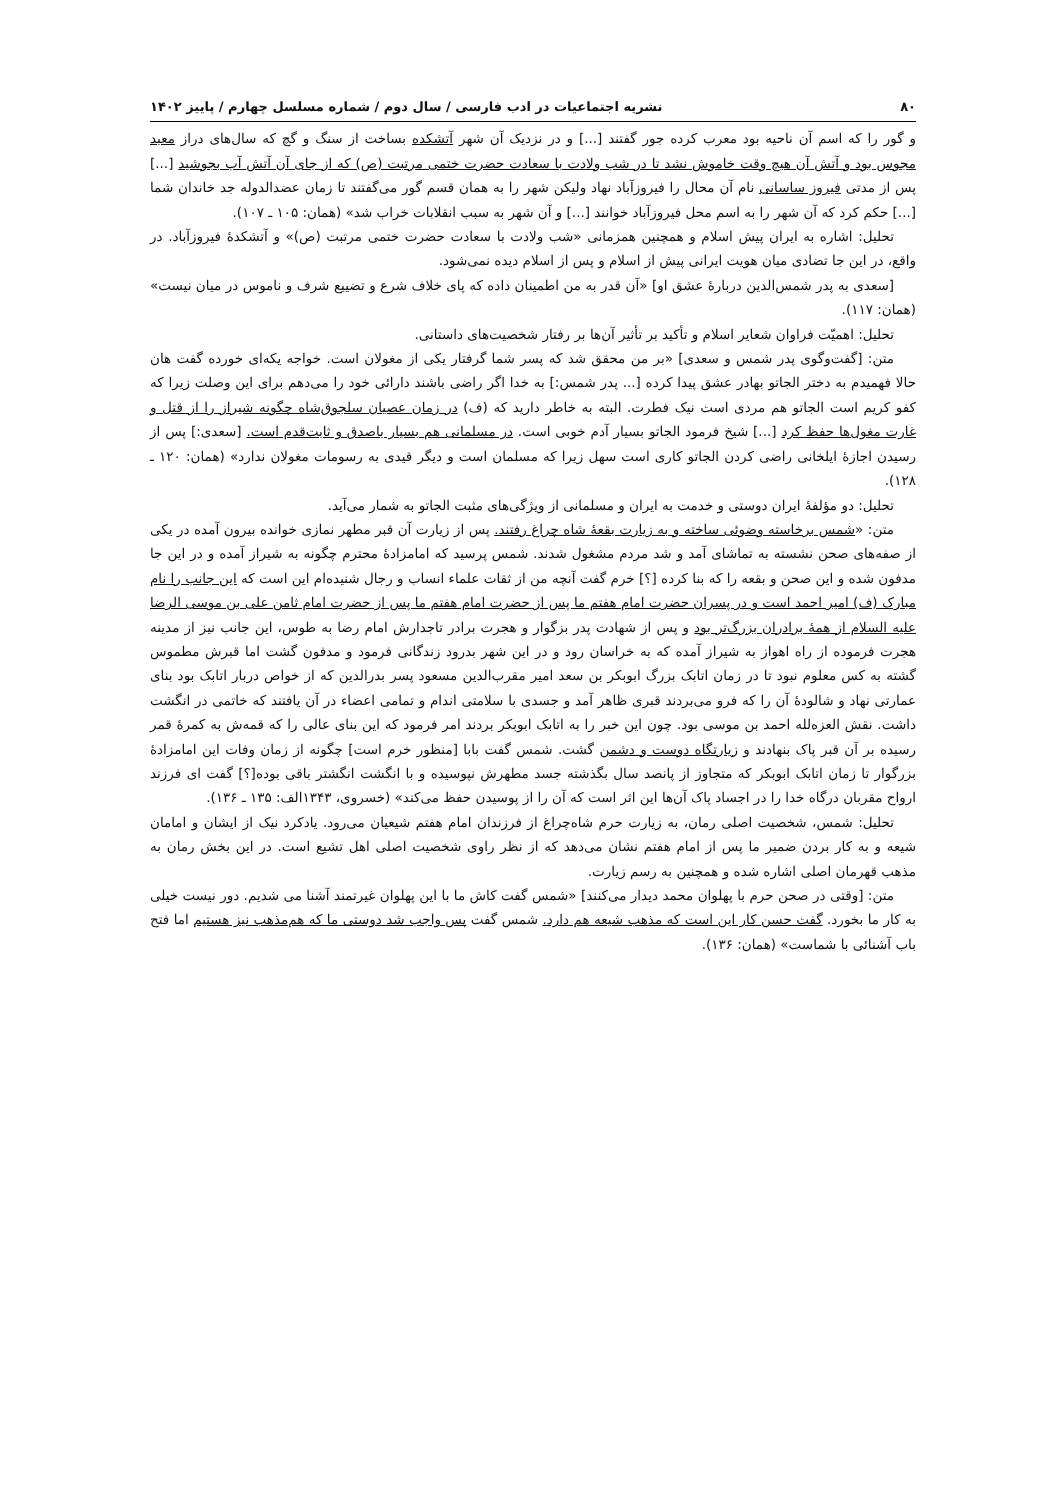۸۰ نشریه اجتماعیات در ادب فارسی / سال دوم / شماره مسلسل چهارم / پاییز ۱۴۰۲
و گور را که اسم آن ناحیه بود معرب کرده جور گفتند [...] و در نزدیک آن شهر آتشکده بساخت از سنگ و گچ که سال‌های دراز معبد مجوس بود و آتش آن هیچ وقت خاموش نشد تا در شب ولادت با سعادت حضرت ختمی مرتبت (ص) که از جای آن آتش آب بجوشید [...] پس از مدتی فیروز ساسانی نام آن محال را فیروزآباد نهاد ولیکن شهر را به همان قسم گور می‌گفتند تا زمان عضدالدوله جد خاندان شما [...] حکم کرد که آن شهر را به اسم محل فیروزآباد خوانند [...] و آن شهر به سبب انقلابات خراب شد» (همان: ۱۰۵ ـ ۱۰۷).
تحلیل: اشاره به ایران پیش اسلام و همچنین همزمانی «شب ولادت با سعادت حضرت ختمی مرتبت (ص)» و آتشکدهٔ فیروزآباد. در واقع، در این جا تضادی میان هویت ایرانی پیش از اسلام و پس از اسلام دیده نمی‌شود.
[سعدی به پدر شمس‌الدین دربارهٔ عشق او] «آن قدر به من اطمینان داده که پای خلاف شرع و تضییع شرف و ناموس در میان نیست» (همان: ۱۱۷).
تحلیل: اهمیّت فراوان شعایر اسلام و تأکید بر تأثیر آن‌ها بر رفتار شخصیت‌های داستانی.
متن: [گفت‌وگوی پدر شمس و سعدی] «بر من محقق شد که پسر شما گرفتار یکی از مغولان است. خواجه یکه‌ای خورده گفت هان حالا فهمیدم به دختر الجاتو بهادر عشق پیدا کرده [... پدر شمس:] به خدا اگر راضی باشند دارائی خود را می‌دهم برای این وصلت زیرا که کفو کریم است الجاتو هم مردی است نیک فطرت. البته به خاطر دارید که (ف) در زمان عصیان سلجوق‌شاه چگونه شیراز را از قتل و غارت مغول‌ها حفظ کرد [...] شیخ فرمود الجاتو بسیار آدم خوبی است. در مسلمانی هم بسیار باصدق و ثابت‌قدم است. [سعدی:] پس از رسیدن اجازهٔ ایلخانی راضی کردن الجاتو کاری است سهل زیرا که مسلمان است و دیگر قیدی به رسومات مغولان ندارد» (همان: ۱۲۰ ـ ۱۲۸).
تحلیل: دو مؤلفهٔ ایران دوستی و خدمت به ایران و مسلمانی از ویژگی‌های مثبت الجاتو به شمار می‌آید.
متن: «شمس برخاسته وضوئی ساخته و به زیارت بقعهٔ شاه چراغ رفتند. پس از زیارت آن قبر مطهر نمازی خوانده بیرون آمده در یکی از صفه‌های صحن نشسته به تماشای آمد و شد مردم مشغول شدند. شمس پرسید که امامزادهٔ محترم چگونه به شیراز آمده و در این جا مدفون شده و این صحن و بقعه را که بنا کرده [؟] خرم گفت آنچه من از ثقات علماء انساب و رجال شنیده‌ام این است که این جانب را نام مبارک (ف) امیر احمد است و در پسران حضرت امام هفتم ما پس از حضرت امام هفتم ما پس از حضرت امام ثامن علی بن موسی الرضا علیه السلام از همهٔ برادران بزرگ‌تر بود و پس از شهادت پدر بزگوار و هجرت برادر تاجدارش امام رضا به طوس، این جانب نیز از مدینه هجرت فرموده از راه اهواز به شیراز آمده که به خراسان رود و در این شهر بدرود زندگانی فرمود و مدفون گشت اما قبرش مطموس گشته به کس معلوم نبود تا در زمان اتابک بزرگ ابوبکر بن سعد امیر مقرب‌الدین مسعود پسر بدرالدین که از خواص دربار اتابک بود بنای عمارتی نهاد و شالودهٔ آن را که فرو می‌بردند قبری ظاهر آمد و جسدی با سلامتی اندام و تمامی اعضاء در آن یافتند که خاتمی در انگشت داشت. نقش العزه‌لله احمد بن موسی بود. چون این خبر را به اتابک ابوبکر بردند امر فرمود که این بنای عالی را که قمه‌ش به کمرهٔ قمر رسیده بر آن قبر پاک بنهادند و زیارتگاه دوست و دشمن گشت. شمس گفت بابا [منظور خرم است] چگونه از زمان وفات این امامزادهٔ بزرگوار تا زمان اتابک ابوبکر که متجاوز از پانصد سال بگذشته جسد مطهرش نپوسیده و با انگشت انگشتر باقی بوده[؟] گفت ای فرزند ارواح مقربان درگاه خدا را در اجساد پاک آن‌ها این اثر است که آن را از پوسیدن حفظ می‌کند» (خسروی، ۱۳۴۳الف: ۱۳۵ ـ ۱۳۶).
تحلیل: شمس، شخصیت اصلی رمان، به زیارت حرم شاه‌چراغ از فرزندان امام هفتم شیعیان می‌رود. یادکرد نیک از ایشان و امامان شیعه و به کار بردن ضمیر ما پس از امام هفتم نشان می‌دهد که از نظر راوی شخصیت اصلی اهل تشیع است. در این بخش رمان به مذهب قهرمان اصلی اشاره شده و همچنین به رسم زیارت.
متن: [وقتی در صحن حرم با پهلوان محمد دیدار می‌کنند] «شمس گفت کاش ما با این پهلوان غیرتمند آشنا می شدیم. دور نیست خیلی به کار ما بخورد. گفت حسن کار این است که مذهب شیعه هم دارد. شمس گفت پس واجب شد دوستی ما که هم‌مذهب نیز هستیم اما فتح باب آشنائی با شماست» (همان: ۱۳۶).